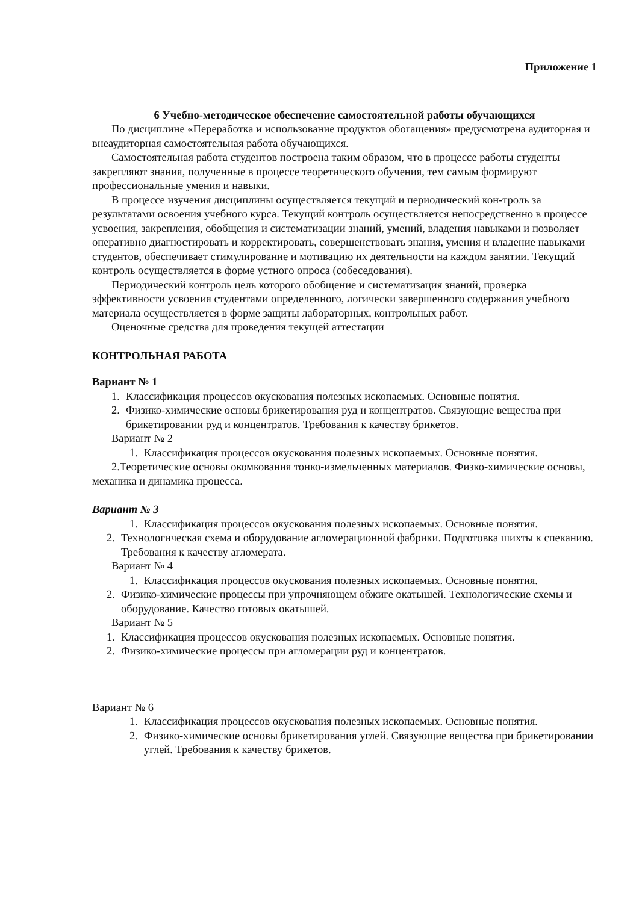Приложение 1
6 Учебно-методическое обеспечение самостоятельной работы обучающихся
По дисциплине «Переработка и использование продуктов обогащения» предусмотрена аудиторная и внеаудиторная самостоятельная работа обучающихся.
Самостоятельная работа студентов построена таким образом, что в процессе работы студенты закрепляют знания, полученные в процессе теоретического обучения, тем самым формируют профессиональные умения и навыки.
В процессе изучения дисциплины осуществляется текущий и периодический кон-троль за результатами освоения учебного курса. Текущий контроль осуществляется непосредственно в процессе усвоения, закрепления, обобщения и систематизации знаний, умений, владения навыками и позволяет оперативно диагностировать и корректировать, совершенствовать знания, умения и владение навыками студентов, обеспечивает стимулирование и мотивацию их деятельности на каждом занятии. Текущий контроль осуществляется в форме устного опроса (собеседования).
Периодический контроль цель которого обобщение и систематизация знаний, проверка эффективности усвоения студентами определенного, логически завершенного содержания учебного материала осуществляется в форме защиты лабораторных, контрольных работ.
Оценочные средства для проведения текущей аттестации
КОНТРОЛЬНАЯ РАБОТА
Вариант № 1
1. Классификация процессов окускования полезных ископаемых. Основные понятия.
2. Физико-химические основы брикетирования руд и концентратов. Связующие вещества при брикетировании руд и концентратов. Требования к качеству брикетов.
Вариант № 2
1. Классификация процессов окускования полезных ископаемых. Основные понятия.
2.Теоретические основы окомкования тонко-измельченных материалов. Физко-химические основы, механика и динамика процесса.
Вариант № 3
1. Классификация процессов окускования полезных ископаемых. Основные понятия.
2. Технологическая схема и оборудование агломерационной фабрики. Подготовка шихты к спеканию. Требования к качеству агломерата.
Вариант № 4
1. Классификация процессов окускования полезных ископаемых. Основные понятия.
2. Физико-химические процессы при упрочняющем обжиге окатышей. Технологические схемы и оборудование. Качество готовых окатышей.
Вариант № 5
1. Классификация процессов окускования полезных ископаемых. Основные понятия.
2. Физико-химические процессы при агломерации руд и концентратов.
Вариант № 6
1. Классификация процессов окускования полезных ископаемых. Основные понятия.
2. Физико-химические основы брикетирования углей. Связующие вещества при брикетировании углей. Требования к качеству брикетов.